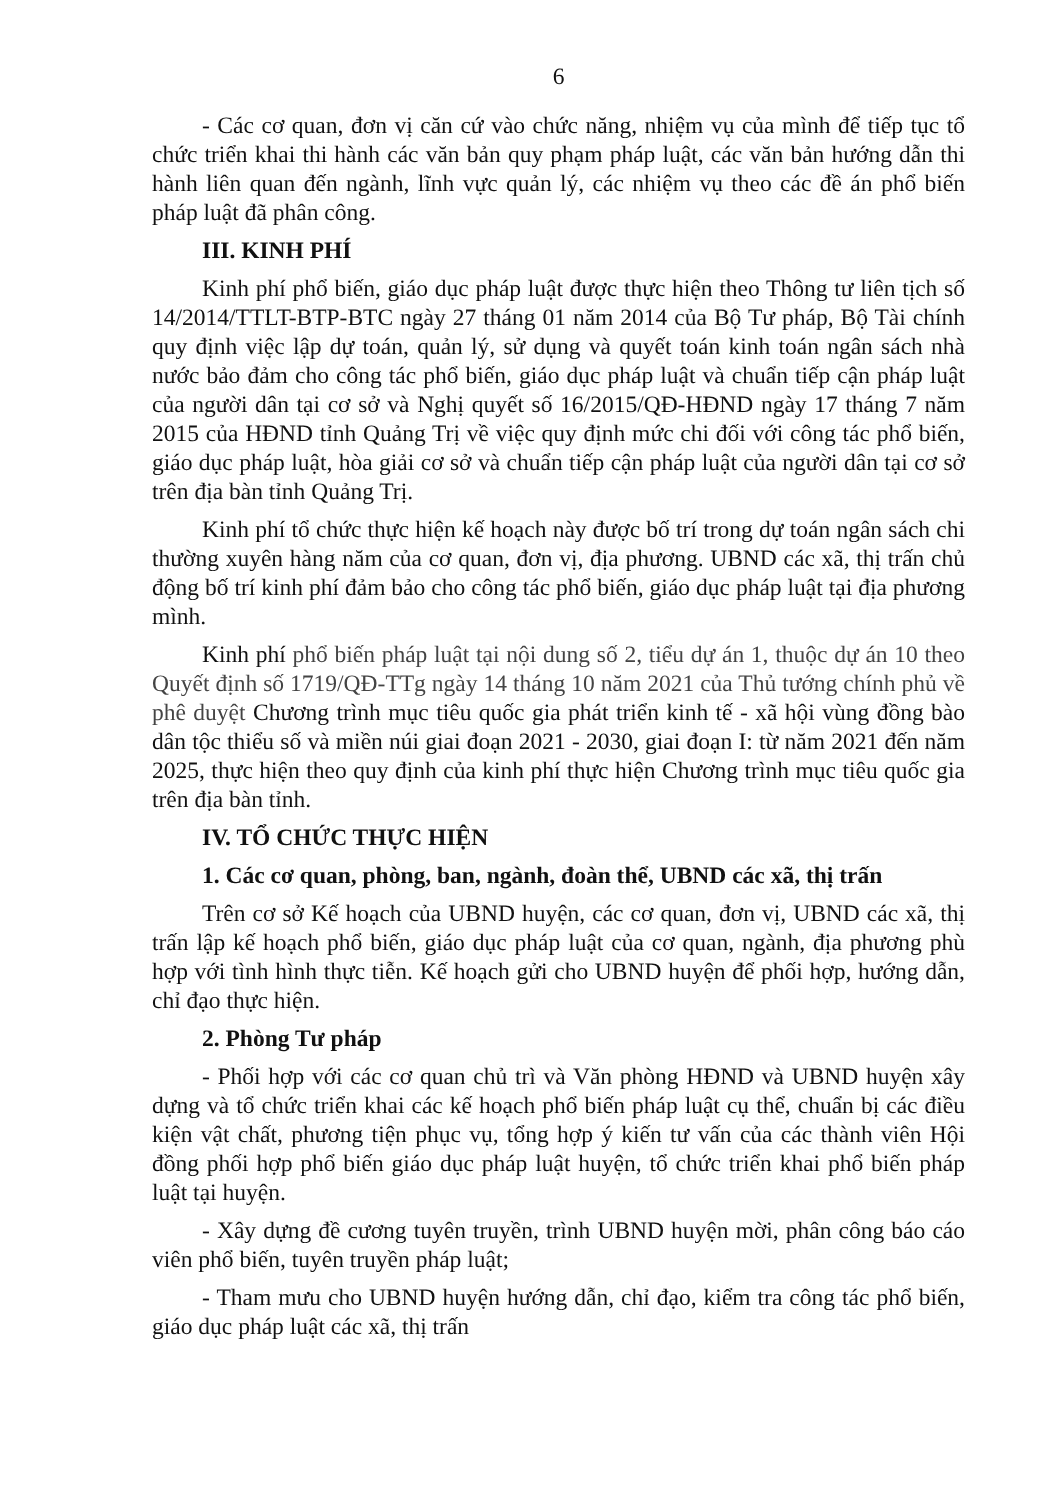6
- Các cơ quan, đơn vị căn cứ vào chức năng, nhiệm vụ của mình để tiếp tục tổ chức triển khai thi hành các văn bản quy phạm pháp luật, các văn bản hướng dẫn thi hành liên quan đến ngành, lĩnh vực quản lý, các nhiệm vụ theo các đề án phổ biến pháp luật đã phân công.
III. KINH PHÍ
Kinh phí phổ biến, giáo dục pháp luật được thực hiện theo Thông tư liên tịch số 14/2014/TTLT-BTP-BTC ngày 27 tháng 01 năm 2014 của Bộ Tư pháp, Bộ Tài chính quy định việc lập dự toán, quản lý, sử dụng và quyết toán kinh toán ngân sách nhà nước bảo đảm cho công tác phổ biến, giáo dục pháp luật và chuẩn tiếp cận pháp luật của người dân tại cơ sở và Nghị quyết số 16/2015/QĐ-HĐND ngày 17 tháng 7 năm 2015 của HĐND tỉnh Quảng Trị về việc quy định mức chi đối với công tác phổ biến, giáo dục pháp luật, hòa giải cơ sở và chuẩn tiếp cận pháp luật của người dân tại cơ sở trên địa bàn tỉnh Quảng Trị.
Kinh phí tổ chức thực hiện kế hoạch này được bố trí trong dự toán ngân sách chi thường xuyên hàng năm của cơ quan, đơn vị, địa phương. UBND các xã, thị trấn chủ động bố trí kinh phí đảm bảo cho công tác phổ biến, giáo dục pháp luật tại địa phương mình.
Kinh phí phổ biến pháp luật tại nội dung số 2, tiểu dự án 1, thuộc dự án 10 theo Quyết định số 1719/QĐ-TTg ngày 14 tháng 10 năm 2021 của Thủ tướng chính phủ về phê duyệt Chương trình mục tiêu quốc gia phát triển kinh tế - xã hội vùng đồng bào dân tộc thiểu số và miền núi giai đoạn 2021 - 2030, giai đoạn I: từ năm 2021 đến năm 2025, thực hiện theo quy định của kinh phí thực hiện Chương trình mục tiêu quốc gia trên địa bàn tỉnh.
IV. TỔ CHỨC THỰC HIỆN
1. Các cơ quan, phòng, ban, ngành, đoàn thể, UBND các xã, thị trấn
Trên cơ sở Kế hoạch của UBND huyện, các cơ quan, đơn vị, UBND các xã, thị trấn lập kế hoạch phổ biến, giáo dục pháp luật của cơ quan, ngành, địa phương phù hợp với tình hình thực tiễn. Kế hoạch gửi cho UBND huyện để phối hợp, hướng dẫn, chỉ đạo thực hiện.
2. Phòng Tư pháp
- Phối hợp với các cơ quan chủ trì và Văn phòng HĐND và UBND huyện xây dựng và tổ chức triển khai các kế hoạch phổ biến pháp luật cụ thể, chuẩn bị các điều kiện vật chất, phương tiện phục vụ, tổng hợp ý kiến tư vấn của các thành viên Hội đồng phối hợp phổ biến giáo dục pháp luật huyện, tổ chức triển khai phổ biến pháp luật tại huyện.
- Xây dựng đề cương tuyên truyền, trình UBND huyện mời, phân công báo cáo viên phổ biến, tuyên truyền pháp luật;
- Tham mưu cho UBND huyện hướng dẫn, chỉ đạo, kiểm tra công tác phổ biến, giáo dục pháp luật các xã, thị trấn